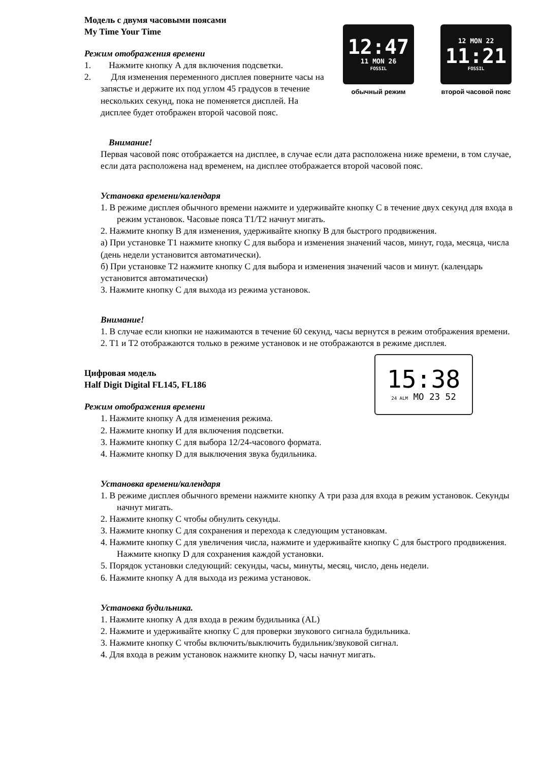12:47
11 MON 26
FOSSIL
обычный режим
12 MON 22
11:21
FOSSIL
второй часовой пояс
Модель с двумя часовыми поясами
My Time Your Time
Режим отображения времени
1. Нажмите кнопку А для включения подсветки.
2. Для изменения переменного дисплея поверните часы на запястье и держите их под углом 45 градусов в течение нескольких секунд, пока не поменяется дисплей. На дисплее будет отображен второй часовой пояс.
Внимание!
Первая часовой пояс отображается на дисплее, в случае если дата расположена ниже времени, в том случае, если дата расположена над временем, на дисплее отображается второй часовой пояс.
Установка времени/календаря
1. В режиме дисплея обычного времени нажмите и удерживайте кнопку С в течение двух секунд для входа в режим установок. Часовые пояса Т1/Т2 начнут мигать.
2. Нажмите кнопку В для изменения, удерживайте кнопку В для быстрого продвижения.
а) При установке Т1 нажмите кнопку С для выбора и изменения значений часов, минут, года, месяца, числа (день недели установится автоматически).
б) При установке Т2 нажмите кнопку С для выбора и изменения значений часов и минут. (календарь установится автоматически)
3. Нажмите кнопку С для выхода из режима установок.
Внимание!
1. В случае если кнопки не нажимаются в течение 60 секунд, часы вернутся в режим отображения времени.
2. T1 и T2 отображаются только в режиме установок и не отображаются в режиме дисплея.
15:38
24 ALM MO 23 52
Цифровая модель
Half Digit Digital FL145, FL186
Режим отображения времени
1. Нажмите кнопку А для изменения режима.
2. Нажмите кнопку И для включения подсветки.
3. Нажмите кнопку С для выбора 12/24-часового формата.
4. Нажмите кнопку D для выключения звука будильника.
Установка времени/календаря
1. В режиме дисплея обычного времени нажмите кнопку А три раза для входа в режим установок. Секунды начнут мигать.
2. Нажмите кнопку С чтобы обнулить секунды.
3. Нажмите кнопку С для сохранения и перехода к следующим установкам.
4. Нажмите кнопку С для увеличения числа, нажмите и удерживайте кнопку С для быстрого продвижения. Нажмите кнопку D для сохранения каждой установки.
5. Порядок установки следующий: секунды, часы, минуты, месяц, число, день недели.
6. Нажмите кнопку А для выхода из режима установок.
Установка будильника.
1. Нажмите кнопку А для входа в режим будильника (AL)
2. Нажмите и удерживайте кнопку С для проверки звукового сигнала будильника.
3. Нажмите кнопку С чтобы включить/выключить будильник/звуковой сигнал.
4. Для входа в режим установок нажмите кнопку D, часы начнут мигать.